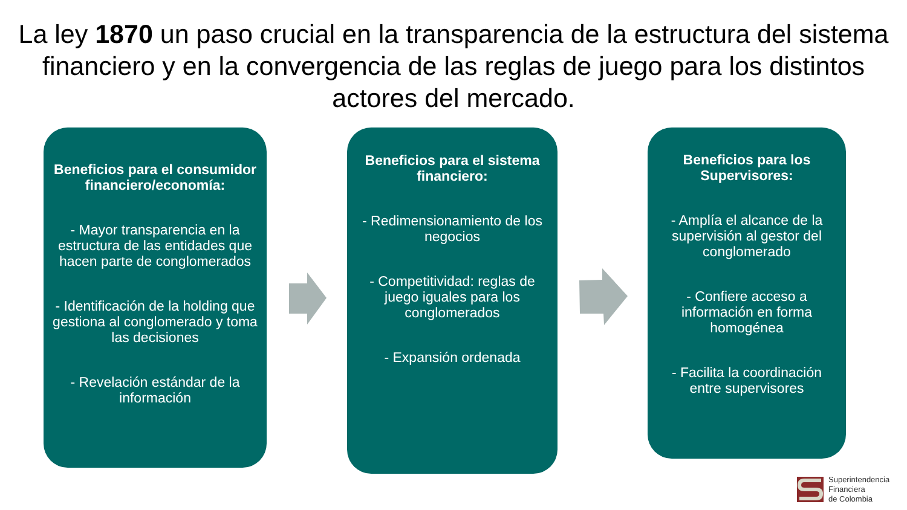La ley 1870 un paso crucial en la transparencia de la estructura del sistema financiero y en la convergencia de las reglas de juego para los distintos actores del mercado.
Beneficios para el consumidor financiero/economía:
- Mayor transparencia en la estructura de las entidades que hacen parte de conglomerados
- Identificación de la holding que gestiona al conglomerado y toma las decisiones
- Revelación estándar de la información
Beneficios para el sistema financiero:
- Redimensionamiento de los negocios
- Competitividad: reglas de juego iguales para los conglomerados
- Expansión ordenada
Beneficios para los Supervisores:
- Amplía el alcance de la supervisión al gestor del conglomerado
- Confiere acceso a información en forma homogénea
- Facilita la coordinación entre supervisores
Superintendencia
Financiera
de Colombia